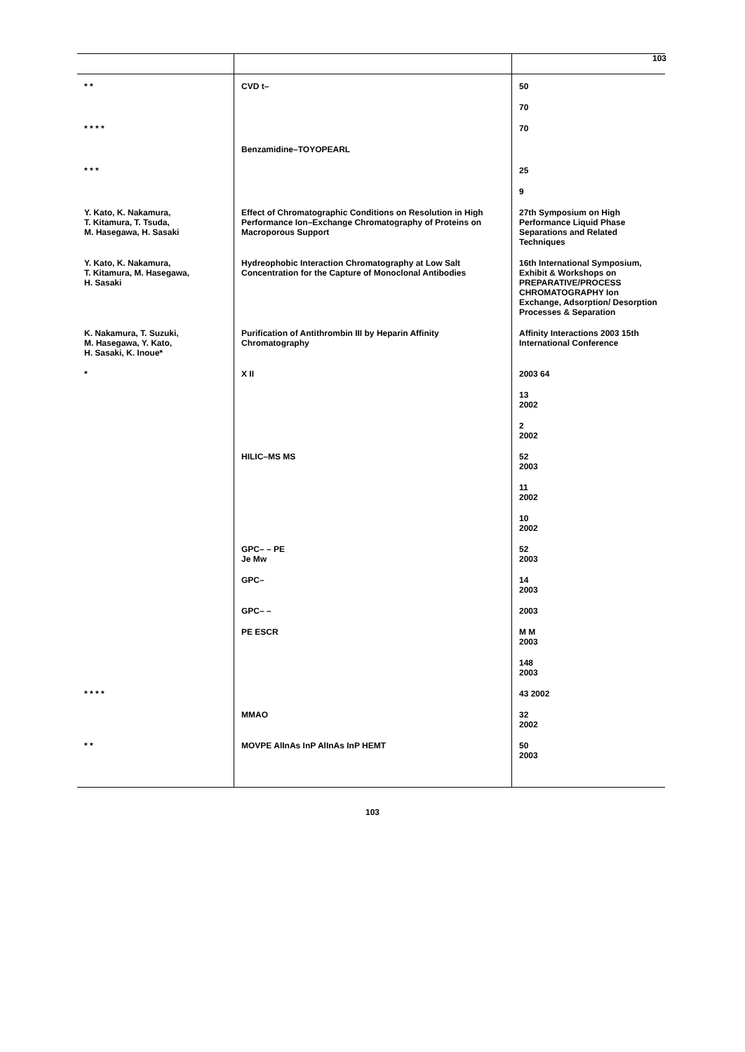103
| * * | CVD t– | 50 |
| | | 70 |
| * * * * | | 70 |
| | Benzamidine–TOYOPEARL | |
| * * * | | 25 |
| | | 9 |
| Y. Kato, K. Nakamura, T. Kitamura, T. Tsuda, M. Hasegawa, H. Sasaki | Effect of Chromatographic Conditions on Resolution in High Performance Ion–Exchange Chromatography of Proteins on Macroporous Support | 27th Symposium on High Performance Liquid Phase Separations and Related Techniques |
| Y. Kato, K. Nakamura, T. Kitamura, M. Hasegawa, H. Sasaki | Hydreophobic Interaction Chromatography at Low Salt Concentration for the Capture of Monoclonal Antibodies | 16th International Symposium, Exhibit & Workshops on PREPARATIVE/PROCESS CHROMATOGRAPHY Ion Exchange, Adsorption/ Desorption Processes & Separation |
| K. Nakamura, T. Suzuki, M. Hasegawa, Y. Kato, H. Sasaki, K. Inoue* | Purification of Antithrombin III by Heparin Affinity Chromatography | Affinity Interactions 2003 15th International Conference |
| * | X II | 2003 64 |
| | | 13 2002 |
| | | 2 2002 |
| | HILIC–MS MS | 52 2003 |
| | | 11 2002 |
| | | 10 2002 |
| | GPC– – PE Je Mw | 52 2003 |
| | GPC– | 14 2003 |
| | GPC– – | 2003 |
| | PE ESCR | M M 2003 |
| | | 148 2003 |
| * * * * | | 43 2002 |
| | MMAO | 32 2002 |
| * * | MOVPE AlInAs InP AlInAs InP HEMT | 50 2003 |
103